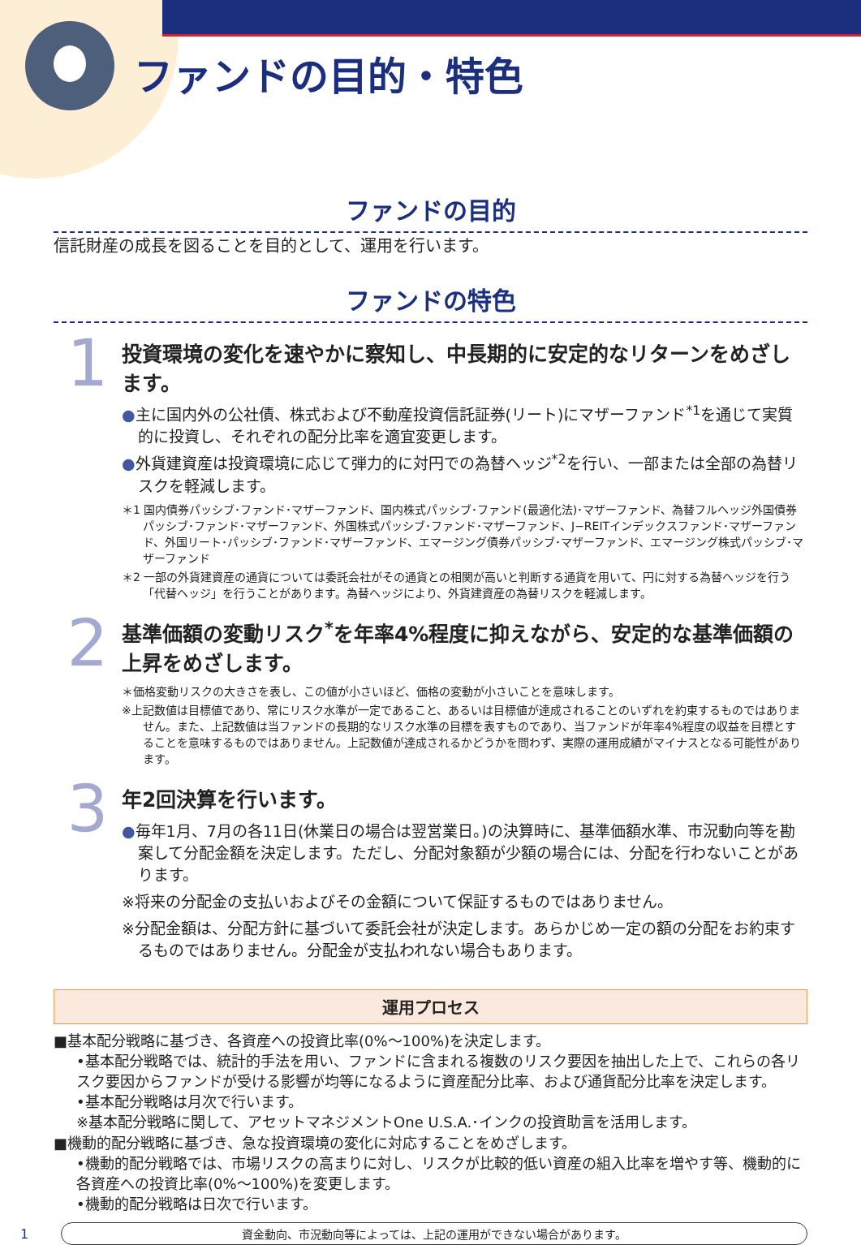ファンドの目的・特色
ファンドの目的
信託財産の成長を図ることを目的として、運用を行います。
ファンドの特色
1
投資環境の変化を速やかに察知し、中長期的に安定的なリターンをめざします。
●主に国内外の公社債、株式および不動産投資信託証券(リート)にマザーファンド<sup>*1</sup>を通じて実質的に投資し、それぞれの配分比率を適宜変更します。
●外貨建資産は投資環境に応じて弾力的に対円での為替ヘッジ<sup>*2</sup>を行い、一部または全部の為替リスクを軽減します。
＊1 国内債券パッシブ･ファンド･マザーファンド、国内株式パッシブ･ファンド(最適化法)･マザーファンド、為替フルヘッジ外国債券パッシブ･ファンド･マザーファンド、外国株式パッシブ･ファンド･マザーファンド、J−REITインデックスファンド･マザーファンド、外国リート･パッシブ･ファンド･マザーファンド、エマージング債券パッシブ･マザーファンド、エマージング株式パッシブ･マザーファンド
＊2 一部の外貨建資産の通貨については委託会社がその通貨との相関が高いと判断する通貨を用いて、円に対する為替ヘッジを行う「代替ヘッジ」を行うことがあります。為替ヘッジにより、外貨建資産の為替リスクを軽減します。
2
基準価額の変動リスク<sup>*</sup>を年率4%程度に抑えながら、安定的な基準価額の上昇をめざします。
＊価格変動リスクの大きさを表し、この値が小さいほど、価格の変動が小さいことを意味します。
※上記数値は目標値であり、常にリスク水準が一定であること、あるいは目標値が達成されることのいずれを約束するものではありません。また、上記数値は当ファンドの長期的なリスク水準の目標を表すものであり、当ファンドが年率4%程度の収益を目標とすることを意味するものではありません。上記数値が達成されるかどうかを問わず、実際の運用成績がマイナスとなる可能性があります。
3
年2回決算を行います。
●毎年1月、7月の各11日(休業日の場合は翌営業日。)の決算時に、基準価額水準、市況動向等を勘案して分配金額を決定します。ただし、分配対象額が少額の場合には、分配を行わないことがあります。
※将来の分配金の支払いおよびその金額について保証するものではありません。
※分配金額は、分配方針に基づいて委託会社が決定します。あらかじめ一定の額の分配をお約束するものではありません。分配金が支払われない場合もあります。
運用プロセス
■基本配分戦略に基づき、各資産への投資比率(0%〜100%)を決定します。
•基本配分戦略では、統計的手法を用い、ファンドに含まれる複数のリスク要因を抽出した上で、これらの各リスク要因からファンドが受ける影響が均等になるように資産配分比率、および通貨配分比率を決定します。
•基本配分戦略は月次で行います。
※基本配分戦略に関して、アセットマネジメントOne U.S.A.･インクの投資助言を活用します。
■機動的配分戦略に基づき、急な投資環境の変化に対応することをめざします。
•機動的配分戦略では、市場リスクの高まりに対し、リスクが比較的低い資産の組入比率を増やす等、機動的に各資産への投資比率(0%〜100%)を変更します。
•機動的配分戦略は日次で行います。
1
資金動向、市況動向等によっては、上記の運用ができない場合があります。